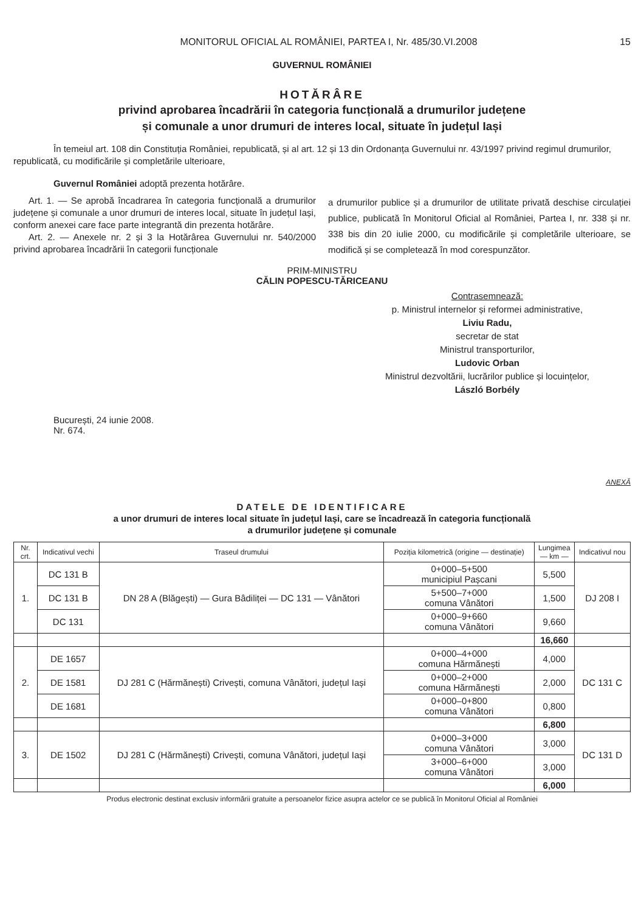MONITORUL OFICIAL AL ROMÂNIEI, PARTEA I, Nr. 485/30.VI.2008 15
GUVERNUL ROMÂNIEI
HOTĂRÂRE
privind aprobarea încadrării în categoria funcțională a drumurilor județene
și comunale a unor drumuri de interes local, situate în județul Iași
În temeiul art. 108 din Constituția României, republicată, și al art. 12 și 13 din Ordonanța Guvernului nr. 43/1997 privind regimul drumurilor, republicată, cu modificările și completările ulterioare,
Guvernul României adoptă prezenta hotărâre.
Art. 1. — Se aprobă încadrarea în categoria funcțională a drumurilor județene și comunale a unor drumuri de interes local, situate în județul Iași, conform anexei care face parte integrantă din prezenta hotărâre.
Art. 2. — Anexele nr. 2 și 3 la Hotărârea Guvernului nr. 540/2000 privind aprobarea încadrării în categorii funcționale
a drumurilor publice și a drumurilor de utilitate privată deschise circulației publice, publicată în Monitorul Oficial al României, Partea I, nr. 338 și nr. 338 bis din 20 iulie 2000, cu modificările și completările ulterioare, se modifică și se completează în mod corespunzător.
PRIM-MINISTRU
CĂLIN POPESCU-TĂRICEANU
Contrasemnează:
p. Ministrul internelor și reformei administrative,
Liviu Radu,
secretar de stat
Ministrul transporturilor,
Ludovic Orban
Ministrul dezvoltării, lucrărilor publice și locuințelor,
László Borbély
București, 24 iunie 2008.
Nr. 674.
ANEXĂ
DATELE DE IDENTIFICARE
a unor drumuri de interes local situate în județul Iași, care se încadrează în categoria funcțională
a drumurilor județene și comunale
| Nr. crt. | Indicativul vechi | Traseul drumului | Poziția kilometrică (origine — destinație) | Lungimea — km — | Indicativul nou |
| --- | --- | --- | --- | --- | --- |
| 1. | DC 131 B | DN 28 A (Blăgești) — Gura Bâdiliței — DC 131 — Vânători | 0+000–5+500 municipiul Pașcani | 5,500 | DJ 208 I |
| | DC 131 B | | 5+500–7+000 comuna Vânători | 1,500 | |
| | DC 131 | | 0+000–9+660 comuna Vânători | 9,660 | |
| | | | | 16,660 | |
| 2. | DE 1657 | DJ 281 C (Hărmănești) Crivești, comuna Vânători, județul Iași | 0+000–4+000 comuna Hărmănești | 4,000 | DC 131 C |
| | DE 1581 | | 0+000–2+000 comuna Hărmănești | 2,000 | |
| | DE 1681 | | 0+000–0+800 comuna Vânători | 0,800 | |
| | | | | 6,800 | |
| 3. | DE 1502 | DJ 281 C (Hărmănești) Crivești, comuna Vânători, județul Iași | 0+000–3+000 comuna Vânători | 3,000 | DC 131 D |
| | | | 3+000–6+000 comuna Vânători | 3,000 | |
| | | | | 6,000 | |
Produs electronic destinat exclusiv informării gratuite a persoanelor fizice asupra actelor ce se publică în Monitorul Oficial al României